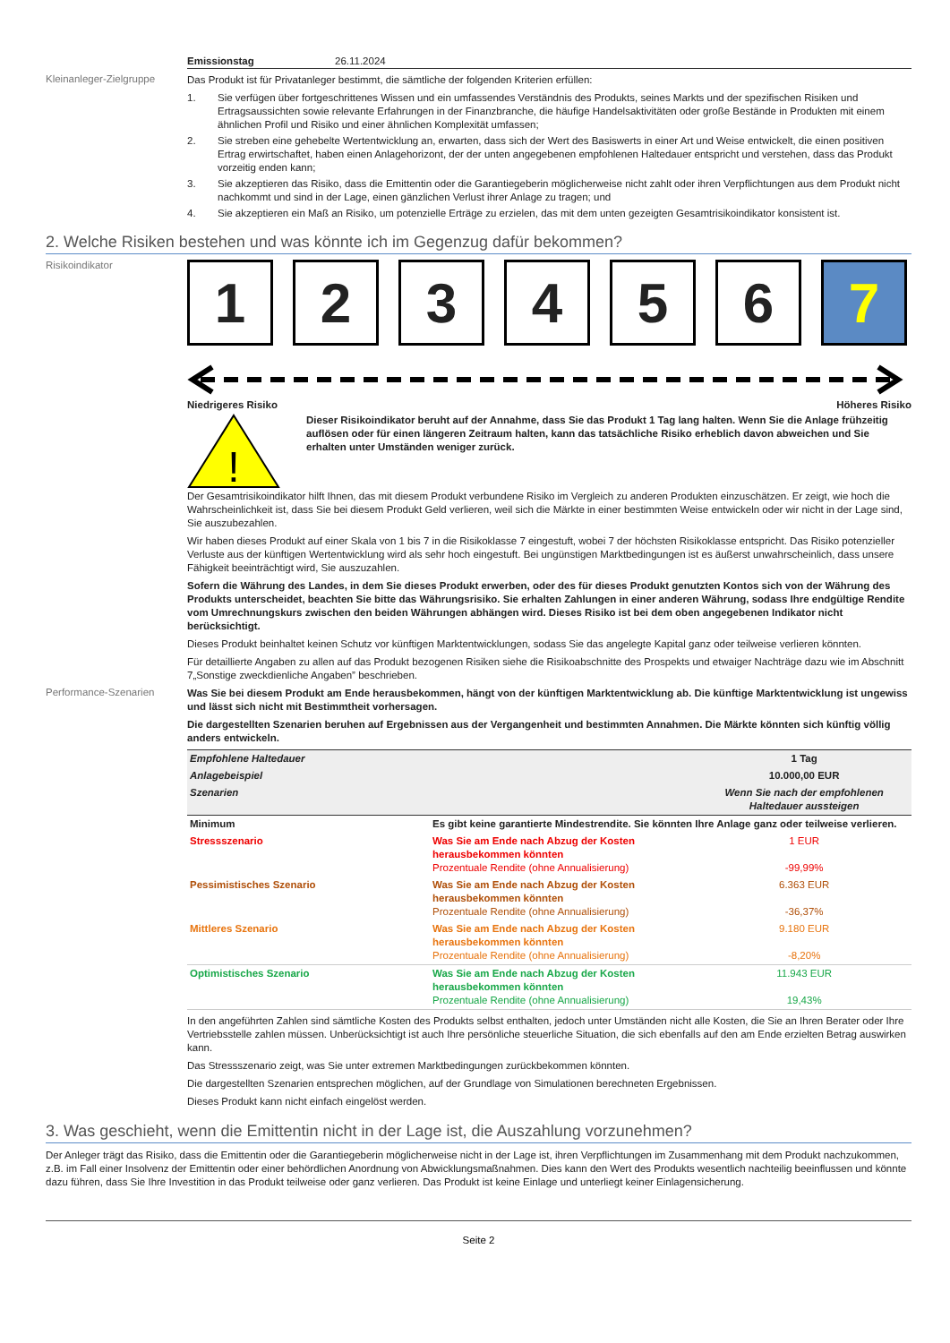Emissionstag 26.11.2024
Kleinanleger-Zielgruppe
Das Produkt ist für Privatanleger bestimmt, die sämtliche der folgenden Kriterien erfüllen:
1. Sie verfügen über fortgeschrittenes Wissen und ein umfassendes Verständnis des Produkts, seines Markts und der spezifischen Risiken und Ertragsaussichten sowie relevante Erfahrungen in der Finanzbranche, die häufige Handelsaktivitäten oder große Bestände in Produkten mit einem ähnlichen Profil und Risiko und einer ähnlichen Komplexität umfassen;
2. Sie streben eine gehebelte Wertentwicklung an, erwarten, dass sich der Wert des Basiswerts in einer Art und Weise entwickelt, die einen positiven Ertrag erwirtschaftet, haben einen Anlagehorizont, der der unten angegebenen empfohlenen Haltedauer entspricht und verstehen, dass das Produkt vorzeitig enden kann;
3. Sie akzeptieren das Risiko, dass die Emittentin oder die Garantiegeberin möglicherweise nicht zahlt oder ihren Verpflichtungen aus dem Produkt nicht nachkommt und sind in der Lage, einen gänzlichen Verlust ihrer Anlage zu tragen; und
4. Sie akzeptieren ein Maß an Risiko, um potenzielle Erträge zu erzielen, das mit dem unten gezeigten Gesamtrisikoindikator konsistent ist.
2. Welche Risiken bestehen und was könnte ich im Gegenzug dafür bekommen?
Risikoindikator
1 2 3 4 5 6 7
Niedrigeres Risiko Höheres Risiko
!
Dieser Risikoindikator beruht auf der Annahme, dass Sie das Produkt 1 Tag lang halten. Wenn Sie die Anlage frühzeitig auflösen oder für einen längeren Zeitraum halten, kann das tatsächliche Risiko erheblich davon abweichen und Sie erhalten unter Umständen weniger zurück.
Der Gesamtrisikoindikator hilft Ihnen, das mit diesem Produkt verbundene Risiko im Vergleich zu anderen Produkten einzuschätzen. Er zeigt, wie hoch die Wahrscheinlichkeit ist, dass Sie bei diesem Produkt Geld verlieren, weil sich die Märkte in einer bestimmten Weise entwickeln oder wir nicht in der Lage sind, Sie auszubezahlen.
Wir haben dieses Produkt auf einer Skala von 1 bis 7 in die Risikoklasse 7 eingestuft, wobei 7 der höchsten Risikoklasse entspricht. Das Risiko potenzieller Verluste aus der künftigen Wertentwicklung wird als sehr hoch eingestuft. Bei ungünstigen Marktbedingungen ist es äußerst unwahrscheinlich, dass unsere Fähigkeit beeinträchtigt wird, Sie auszuzahlen.
Sofern die Währung des Landes, in dem Sie dieses Produkt erwerben, oder des für dieses Produkt genutzten Kontos sich von der Währung des Produkts unterscheidet, beachten Sie bitte das Währungsrisiko. Sie erhalten Zahlungen in einer anderen Währung, sodass Ihre endgültige Rendite vom Umrechnungskurs zwischen den beiden Währungen abhängen wird. Dieses Risiko ist bei dem oben angegebenen Indikator nicht berücksichtigt.
Dieses Produkt beinhaltet keinen Schutz vor künftigen Marktentwicklungen, sodass Sie das angelegte Kapital ganz oder teilweise verlieren könnten.
Für detaillierte Angaben zu allen auf das Produkt bezogenen Risiken siehe die Risikoabschnitte des Prospekts und etwaiger Nachträge dazu wie im Abschnitt 7„Sonstige zweckdienliche Angaben” beschrieben.
Performance-Szenarien
Was Sie bei diesem Produkt am Ende herausbekommen, hängt von der künftigen Marktentwicklung ab. Die künftige Marktentwicklung ist ungewiss und lässt sich nicht mit Bestimmtheit vorhersagen.
Die dargestellten Szenarien beruhen auf Ergebnissen aus der Vergangenheit und bestimmten Annahmen. Die Märkte könnten sich künftig völlig anders entwickeln.
| Empfohlene Haltedauer | | 1 Tag |
| Anlagebeispiel | | 10.000,00 EUR |
| Szenarien | | Wenn Sie nach der empfohlenen Haltedauer aussteigen |
| Minimum | Es gibt keine garantierte Mindestrendite. Sie könnten Ihre Anlage ganz oder teilweise verlieren. | |
| Stressszenario | Was Sie am Ende nach Abzug der Kosten herausbekommen könnten Prozentuale Rendite (ohne Annualisierung) | 1 EUR -99,99% |
| Pessimistisches Szenario | Was Sie am Ende nach Abzug der Kosten herausbekommen könnten Prozentuale Rendite (ohne Annualisierung) | 6.363 EUR -36,37% |
| Mittleres Szenario | Was Sie am Ende nach Abzug der Kosten herausbekommen könnten Prozentuale Rendite (ohne Annualisierung) | 9.180 EUR -8,20% |
| Optimistisches Szenario | Was Sie am Ende nach Abzug der Kosten herausbekommen könnten Prozentuale Rendite (ohne Annualisierung) | 11.943 EUR 19,43% |
In den angeführten Zahlen sind sämtliche Kosten des Produkts selbst enthalten, jedoch unter Umständen nicht alle Kosten, die Sie an Ihren Berater oder Ihre Vertriebsstelle zahlen müssen. Unberücksichtigt ist auch Ihre persönliche steuerliche Situation, die sich ebenfalls auf den am Ende erzielten Betrag auswirken kann.
Das Stressszenario zeigt, was Sie unter extremen Marktbedingungen zurückbekommen könnten.
Die dargestellten Szenarien entsprechen möglichen, auf der Grundlage von Simulationen berechneten Ergebnissen.
Dieses Produkt kann nicht einfach eingelöst werden.
3. Was geschieht, wenn die Emittentin nicht in der Lage ist, die Auszahlung vorzunehmen?
Der Anleger trägt das Risiko, dass die Emittentin oder die Garantiegeberin möglicherweise nicht in der Lage ist, ihren Verpflichtungen im Zusammenhang mit dem Produkt nachzukommen, z.B. im Fall einer Insolvenz der Emittentin oder einer behördlichen Anordnung von Abwicklungsmaßnahmen. Dies kann den Wert des Produkts wesentlich nachteilig beeinflussen und könnte dazu führen, dass Sie Ihre Investition in das Produkt teilweise oder ganz verlieren. Das Produkt ist keine Einlage und unterliegt keiner Einlagensicherung.
Seite 2